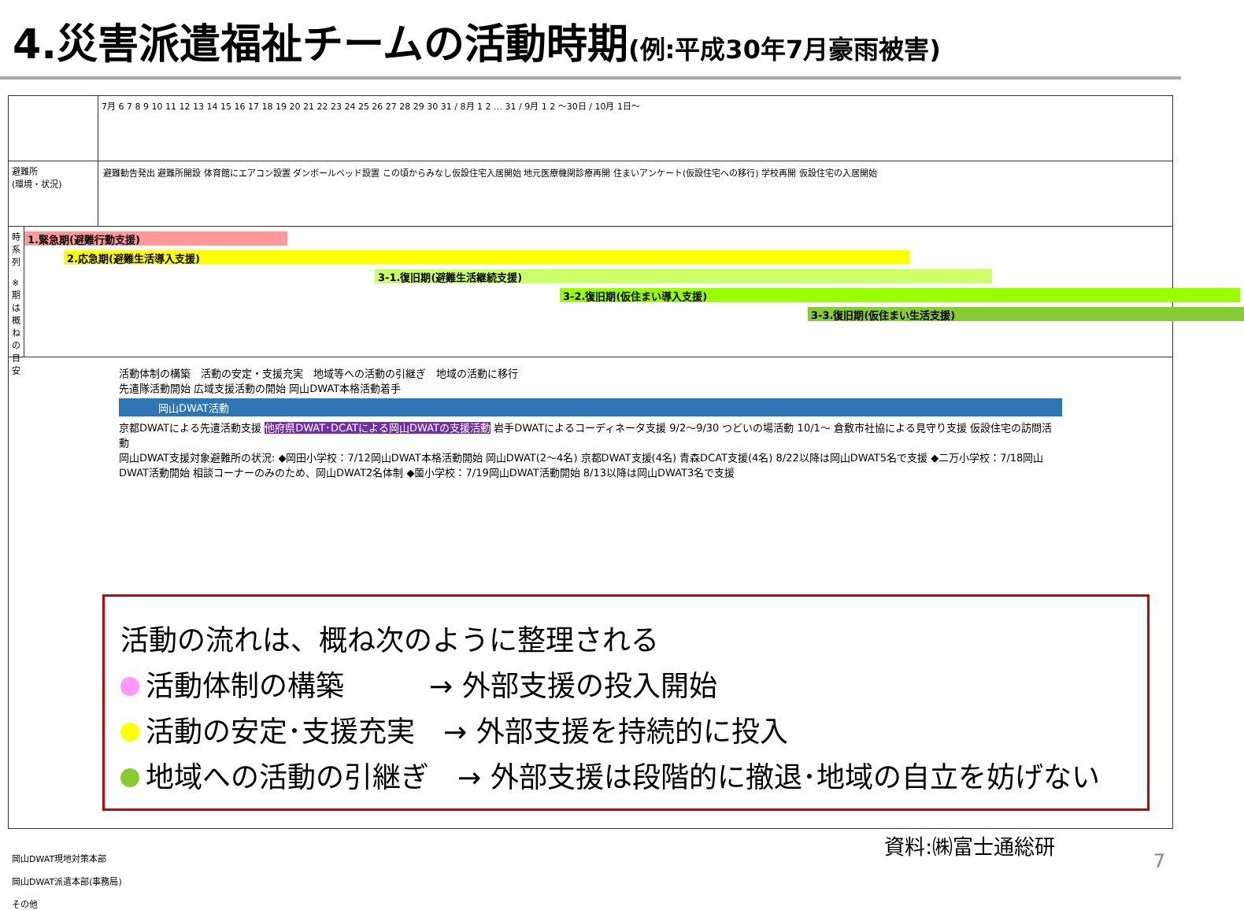4.災害派遣福祉チームの活動時期(例:平成30年7月豪雨被害)
7月 6 7 8 9 10 11 12 13 14 15 16 17 18 19 20 21 22 23 24 25 26 27 28 29 30 31 / 8月 1 2 … 31 / 9月 1 2 ～30日 / 10月 1日～
避難所
(環境・状況)
避難勧告発出 避難所開設 体育館にエアコン設置 ダンボールベッド設置 この頃からみなし仮設住宅入居開始 地元医療機関診療再開 住まいアンケート(仮設住宅への移行) 学校再開 仮設住宅の入居開始
時系列
※期は概ねの目安
1.緊急期(避難行動支援)
2.応急期(避難生活導入支援)
3-1.復旧期(避難生活継続支援)
3-2.復旧期(仮住まい導入支援)
3-3.復旧期(仮住まい生活支援)
活動体制の構築　活動の安定・支援充実　地域等への活動の引継ぎ　地域の活動に移行
先遣隊活動開始 広域支援活動の開始 岡山DWAT本格活動着手
岡山DWAT活動
京都DWATによる先遣活動支援 他府県DWAT･DCATによる岡山DWATの支援活動 岩手DWATによるコーディネータ支援 9/2～9/30 つどいの場活動 10/1～ 倉敷市社協による見守り支援 仮設住宅の訪問活動
岡山DWAT支援対象避難所の状況: ◆岡田小学校：7/12岡山DWAT本格活動開始 岡山DWAT(2～4名) 京都DWAT支援(4名) 青森DCAT支援(4名) 8/22以降は岡山DWAT5名で支援 ◆二万小学校：7/18岡山DWAT活動開始 相談コーナーのみのため、岡山DWAT2名体制 ◆薗小学校：7/19岡山DWAT活動開始 8/13以降は岡山DWAT3名で支援
岡山DWAT現地対策本部
岡山DWAT派遣本部(事務局)
その他
活動の流れは、概ね次のように整理される
活動体制の構築　　　→ 外部支援の投入開始
活動の安定･支援充実　→ 外部支援を持続的に投入
地域への活動の引継ぎ　→ 外部支援は段階的に撤退･地域の自立を妨げない
資料:㈱富士通総研
7